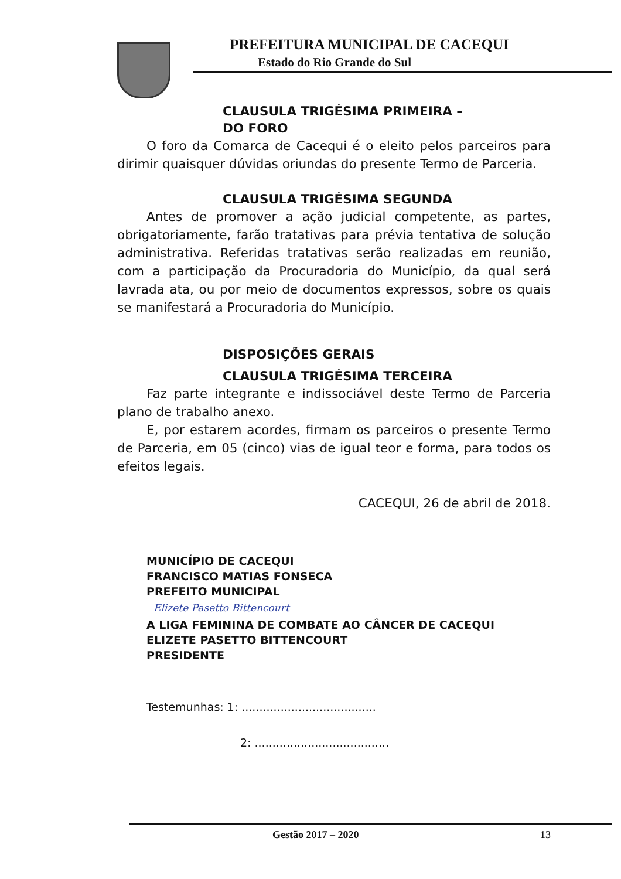PREFEITURA MUNICIPAL DE CACEQUI
Estado do Rio Grande do Sul
CLAUSULA TRIGÉSIMA PRIMEIRA –
DO FORO
O foro da Comarca de Cacequi é o eleito pelos parceiros para dirimir quaisquer dúvidas oriundas do presente Termo de Parceria.
CLAUSULA TRIGÉSIMA SEGUNDA
Antes de promover a ação judicial competente, as partes, obrigatoriamente, farão tratativas para prévia tentativa de solução administrativa. Referidas tratativas serão realizadas em reunião, com a participação da Procuradoria do Município, da qual será lavrada ata, ou por meio de documentos expressos, sobre os quais se manifestará a Procuradoria do Município.
DISPOSIÇÕES GERAIS
CLAUSULA TRIGÉSIMA TERCEIRA
Faz parte integrante e indissociável deste Termo de Parceria plano de trabalho anexo.
E, por estarem acordes, firmam os parceiros o presente Termo de Parceria, em 05 (cinco) vias de igual teor e forma, para todos os efeitos legais.
CACEQUI, 26 de abril de 2018.
MUNICÍPIO DE CACEQUI
FRANCISCO MATIAS FONSECA
PREFEITO MUNICIPAL
Elizete Pasetto Bittencourt
A LIGA FEMININA DE COMBATE AO CÂNCER DE CACEQUI
ELIZETE PASETTO BITTENCOURT
PRESIDENTE
Testemunhas: 1: ......................................
2: ......................................
Gestão 2017 – 2020 13